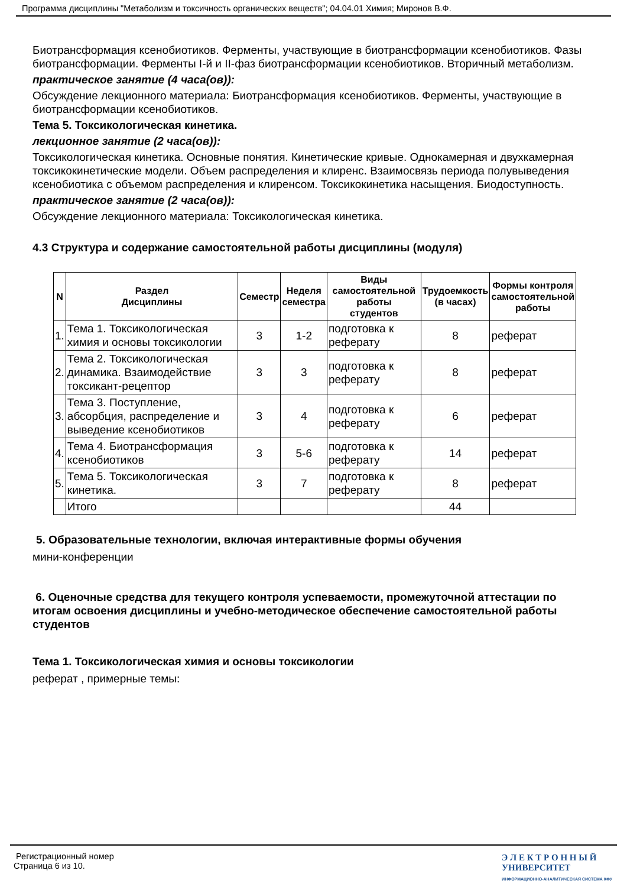Программа дисциплины "Метаболизм и токсичность органических веществ"; 04.04.01 Химия; Миронов В.Ф.
Биотрансформация ксенобиотиков. Ферменты, участвующие в биотрансформации ксенобиотиков. Фазы биотрансформации. Ферменты I-й и II-фаз биотрансформации ксенобиотиков. Вторичный метаболизм.
практическое занятие (4 часа(ов)):
Обсуждение лекционного материала: Биотрансформация ксенобиотиков. Ферменты, участвующие в биотрансформации ксенобиотиков.
Тема 5. Токсикологическая кинетика.
лекционное занятие (2 часа(ов)):
Токсикологическая кинетика. Основные понятия. Кинетические кривые. Однокамерная и двухкамерная токсикокинетические модели. Объем распределения и клиренс. Взаимосвязь периода полувыведения ксенобиотика с объемом распределения и клиренсом. Токсикокинетика насыщения. Биодоступность.
практическое занятие (2 часа(ов)):
Обсуждение лекционного материала: Токсикологическая кинетика.
4.3 Структура и содержание самостоятельной работы дисциплины (модуля)
| N | Раздел Дисциплины | Семестр | Неделя семестра | Виды самостоятельной работы студентов | Трудоемкость (в часах) | Формы контроля самостоятельной работы |
| --- | --- | --- | --- | --- | --- | --- |
| 1. | Тема 1. Токсикологическая химия и основы токсикологии | 3 | 1-2 | подготовка к реферату | 8 | реферат |
| 2. | Тема 2. Токсикологическая динамика. Взаимодействие токсикант-рецептор | 3 | 3 | подготовка к реферату | 8 | реферат |
| 3. | Тема 3. Поступление, абсорбция, распределение и выведение ксенобиотиков | 3 | 4 | подготовка к реферату | 6 | реферат |
| 4. | Тема 4. Биотрансформация ксенобиотиков | 3 | 5-6 | подготовка к реферату | 14 | реферат |
| 5. | Тема 5. Токсикологическая кинетика. | 3 | 7 | подготовка к реферату | 8 | реферат |
| | Итого | | | | 44 | |
5. Образовательные технологии, включая интерактивные формы обучения
мини-конференции
6. Оценочные средства для текущего контроля успеваемости, промежуточной аттестации по итогам освоения дисциплины и учебно-методическое обеспечение самостоятельной работы студентов
Тема 1. Токсикологическая химия и основы токсикологии
реферат , примерные темы:
Регистрационный номер
Страница 6 из 10.
Э Л Е К Т Р О Н Н Ы Й
УНИВЕРСИТЕТ
ИНФОРМАЦИОННО-АНАЛИТИЧЕСКАЯ СИСТЕМА КФУ